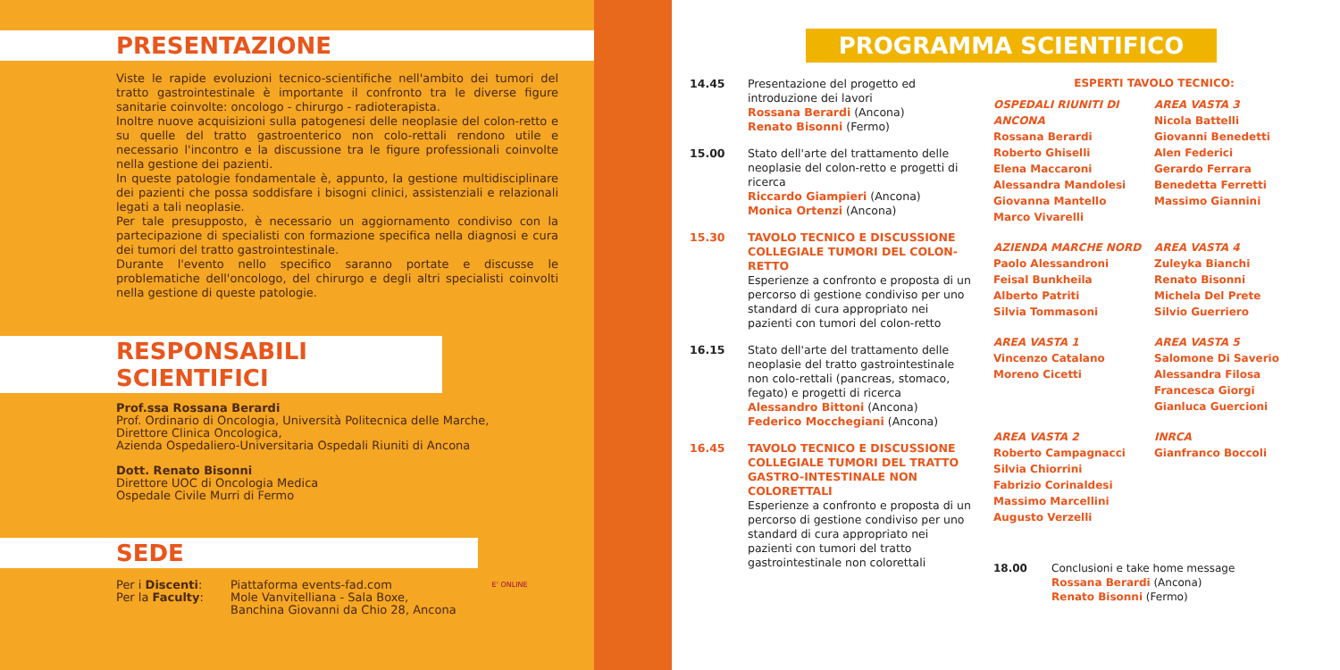PRESENTAZIONE
Viste le rapide evoluzioni tecnico-scientifiche nell'ambito dei tumori del tratto gastrointestinale è importante il confronto tra le diverse figure sanitarie coinvolte: oncologo - chirurgo - radioterapista.
Inoltre nuove acquisizioni sulla patogenesi delle neoplasie del colon-retto e su quelle del tratto gastroenterico non colo-rettali rendono utile e necessario l'incontro e la discussione tra le figure professionali coinvolte nella gestione dei pazienti.
In queste patologie fondamentale è, appunto, la gestione multidisciplinare dei pazienti che possa soddisfare i bisogni clinici, assistenziali e relazionali legati a tali neoplasie.
Per tale presupposto, è necessario un aggiornamento condiviso con la partecipazione di specialisti con formazione specifica nella diagnosi e cura dei tumori del tratto gastrointestinale.
Durante l'evento nello specifico saranno portate e discusse le problematiche dell'oncologo, del chirurgo e degli altri specialisti coinvolti nella gestione di queste patologie.
RESPONSABILI SCIENTIFICI
Prof.ssa Rossana Berardi
Prof. Ordinario di Oncologia, Università Politecnica delle Marche,
Direttore Clinica Oncologica,
Azienda Ospedaliero-Universitaria Ospedali Riuniti di Ancona
Dott. Renato Bisonni
Direttore UOC di Oncologia Medica
Ospedale Civile Murri di Fermo
SEDE
Per i Discenti:
Per la Faculty:
Piattaforma events-fad.com
Mole Vanvitelliana - Sala Boxe,
Banchina Giovanni da Chio 28, Ancona
E' ONLINE
PROGRAMMA SCIENTIFICO
14.45 Presentazione del progetto ed introduzione dei lavori
Rossana Berardi (Ancona)
Renato Bisonni (Fermo)
15.00 Stato dell'arte del trattamento delle neoplasie del colon-retto e progetti di ricerca
Riccardo Giampieri (Ancona)
Monica Ortenzi (Ancona)
15.30 TAVOLO TECNICO E DISCUSSIONE COLLEGIALE TUMORI DEL COLON-RETTO
Esperienze a confronto e proposta di un percorso di gestione condiviso per uno standard di cura appropriato nei pazienti con tumori del colon-retto
16.15 Stato dell'arte del trattamento delle neoplasie del tratto gastrointestinale non colo-rettali (pancreas, stomaco, fegato) e progetti di ricerca
Alessandro Bittoni (Ancona)
Federico Mocchegiani (Ancona)
16.45 TAVOLO TECNICO E DISCUSSIONE COLLEGIALE TUMORI DEL TRATTO GASTRO-INTESTINALE NON COLORETTALI
Esperienze a confronto e proposta di un percorso di gestione condiviso per uno standard di cura appropriato nei pazienti con tumori del tratto gastrointestinale non colorettali
ESPERTI TAVOLO TECNICO:
OSPEDALI RIUNITI DI ANCONA
Rossana Berardi
Roberto Ghiselli
Elena Maccaroni
Alessandra Mandolesi
Giovanna Mantello
Marco Vivarelli
AREA VASTA 3
Nicola Battelli
Giovanni Benedetti
Alen Federici
Gerardo Ferrara
Benedetta Ferretti
Massimo Giannini
AZIENDA MARCHE NORD
Paolo Alessandroni
Feisal Bunkheila
Alberto Patriti
Silvia Tommasoni
AREA VASTA 4
Zuleyka Bianchi
Renato Bisonni
Michela Del Prete
Silvio Guerriero
AREA VASTA 1
Vincenzo Catalano
Moreno Cicetti
AREA VASTA 5
Salomone Di Saverio
Alessandra Filosa
Francesca Giorgi
Gianluca Guercioni
AREA VASTA 2
Roberto Campagnacci
Silvia Chiorrini
Fabrizio Corinaldesi
Massimo Marcellini
Augusto Verzelli
INRCA
Gianfranco Boccoli
18.00 Conclusioni e take home message
Rossana Berardi (Ancona)
Renato Bisonni (Fermo)